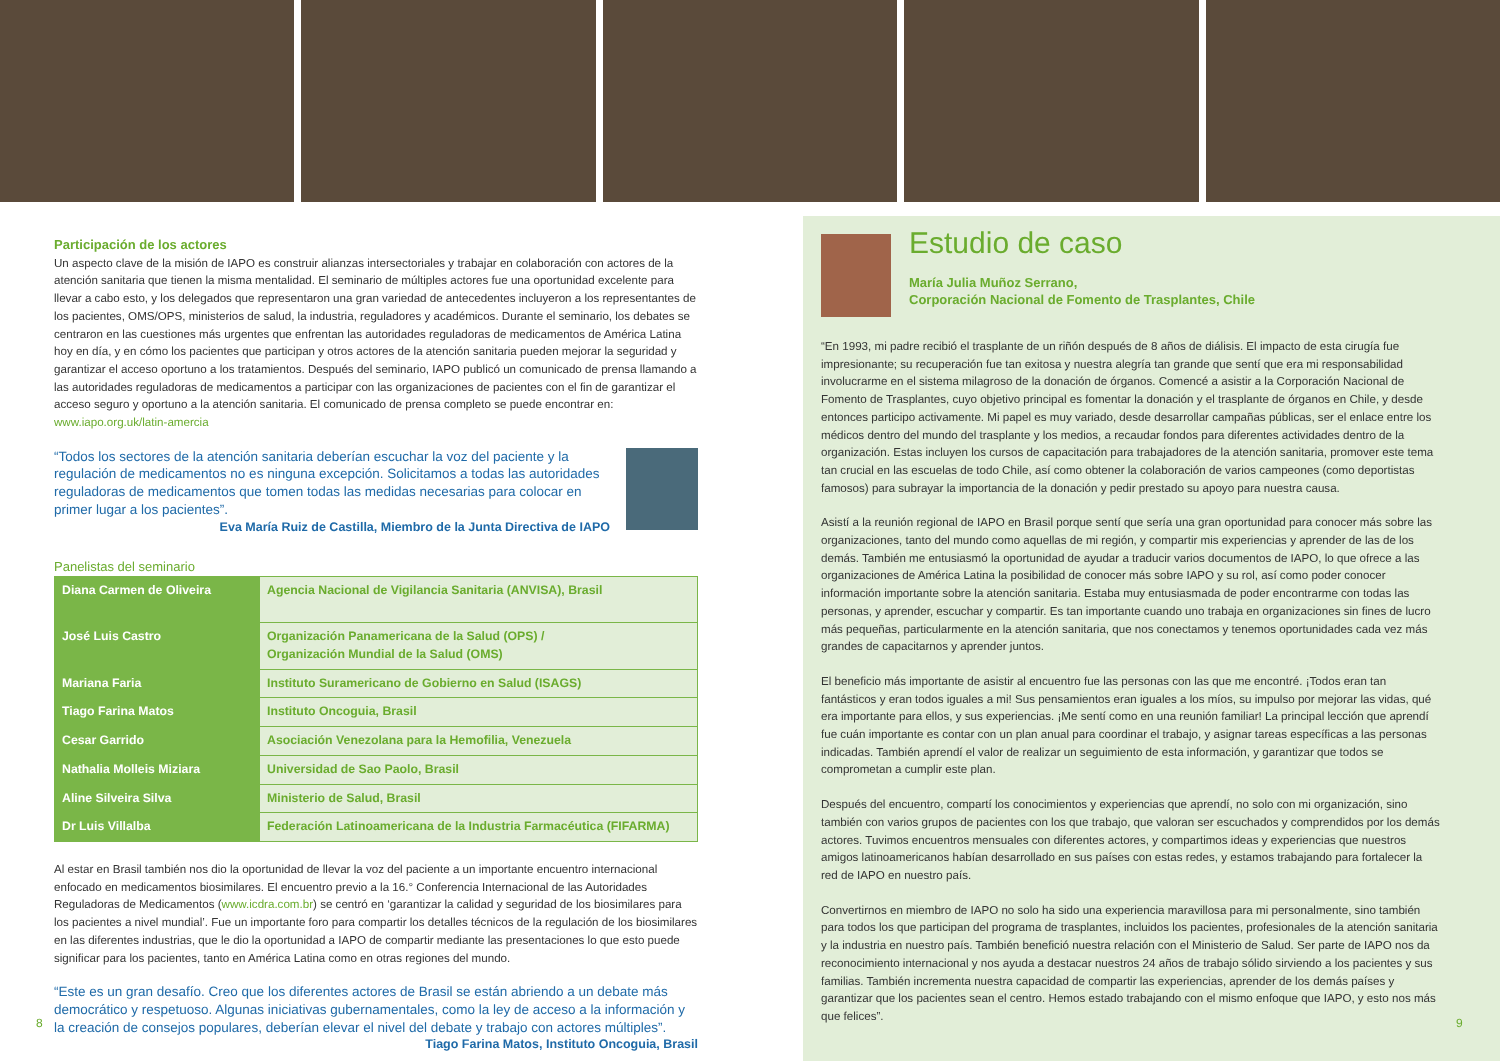Participación de los actores
Un aspecto clave de la misión de IAPO es construir alianzas intersectoriales y trabajar en colaboración con actores de la atención sanitaria que tienen la misma mentalidad. El seminario de múltiples actores fue una oportunidad excelente para llevar a cabo esto, y los delegados que representaron una gran variedad de antecedentes incluyeron a los representantes de los pacientes, OMS/OPS, ministerios de salud, la industria, reguladores y académicos. Durante el seminario, los debates se centraron en las cuestiones más urgentes que enfrentan las autoridades reguladoras de medicamentos de América Latina hoy en día, y en cómo los pacientes que participan y otros actores de la atención sanitaria pueden mejorar la seguridad y garantizar el acceso oportuno a los tratamientos. Después del seminario, IAPO publicó un comunicado de prensa llamando a las autoridades reguladoras de medicamentos a participar con las organizaciones de pacientes con el fin de garantizar el acceso seguro y oportuno a la atención sanitaria. El comunicado de prensa completo se puede encontrar en: www.iapo.org.uk/latin-amercia
“Todos los sectores de la atención sanitaria deberían escuchar la voz del paciente y la regulación de medicamentos no es ninguna excepción. Solicitamos a todas las autoridades reguladoras de medicamentos que tomen todas las medidas necesarias para colocar en primer lugar a los pacientes”.
Eva María Ruiz de Castilla, Miembro de la Junta Directiva de IAPO
Panelistas del seminario
| Diana Carmen de Oliveira | Agencia Nacional de Vigilancia Sanitaria (ANVISA), Brasil |
| José Luis Castro | Organización Panamericana de la Salud (OPS) / Organización Mundial de la Salud (OMS) |
| Mariana Faria | Instituto Suramericano de Gobierno en Salud (ISAGS) |
| Tiago Farina Matos | Instituto Oncoguia, Brasil |
| Cesar Garrido | Asociación Venezolana para la Hemofilia, Venezuela |
| Nathalia Molleis Miziara | Universidad de Sao Paolo, Brasil |
| Aline Silveira Silva | Ministerio de Salud, Brasil |
| Dr Luis Villalba | Federación Latinoamericana de la Industria Farmacéutica (FIFARMA) |
Al estar en Brasil también nos dio la oportunidad de llevar la voz del paciente a un importante encuentro internacional enfocado en medicamentos biosimilares. El encuentro previo a la 16.° Conferencia Internacional de las Autoridades Reguladoras de Medicamentos (www.icdra.com.br) se centró en ‘garantizar la calidad y seguridad de los biosimilares para los pacientes a nivel mundial’. Fue un importante foro para compartir los detalles técnicos de la regulación de los biosimilares en las diferentes industrias, que le dio la oportunidad a IAPO de compartir mediante las presentaciones lo que esto puede significar para los pacientes, tanto en América Latina como en otras regiones del mundo.
“Este es un gran desafío. Creo que los diferentes actores de Brasil se están abriendo a un debate más democrático y respetuoso. Algunas iniciativas gubernamentales, como la ley de acceso a la información y la creación de consejos populares, deberían elevar el nivel del debate y trabajo con actores múltiples”.
Tiago Farina Matos, Instituto Oncoguia, Brasil
8
Estudio de caso
María Julia Muñoz Serrano,
Corporación Nacional de Fomento de Trasplantes, Chile
“En 1993, mi padre recibió el trasplante de un riñón después de 8 años de diálisis. El impacto de esta cirugía fue impresionante; su recuperación fue tan exitosa y nuestra alegría tan grande que sentí que era mi responsabilidad involucrarme en el sistema milagroso de la donación de órganos. Comencé a asistir a la Corporación Nacional de Fomento de Trasplantes, cuyo objetivo principal es fomentar la donación y el trasplante de órganos en Chile, y desde entonces participo activamente. Mi papel es muy variado, desde desarrollar campañas públicas, ser el enlace entre los médicos dentro del mundo del trasplante y los medios, a recaudar fondos para diferentes actividades dentro de la organización. Estas incluyen los cursos de capacitación para trabajadores de la atención sanitaria, promover este tema tan crucial en las escuelas de todo Chile, así como obtener la colaboración de varios campeones (como deportistas famosos) para subrayar la importancia de la donación y pedir prestado su apoyo para nuestra causa.
Asistí a la reunión regional de IAPO en Brasil porque sentí que sería una gran oportunidad para conocer más sobre las organizaciones, tanto del mundo como aquellas de mi región, y compartir mis experiencias y aprender de las de los demás. También me entusiasmó la oportunidad de ayudar a traducir varios documentos de IAPO, lo que ofrece a las organizaciones de América Latina la posibilidad de conocer más sobre IAPO y su rol, así como poder conocer información importante sobre la atención sanitaria. Estaba muy entusiasmada de poder encontrarme con todas las personas, y aprender, escuchar y compartir. Es tan importante cuando uno trabaja en organizaciones sin fines de lucro más pequeñas, particularmente en la atención sanitaria, que nos conectamos y tenemos oportunidades cada vez más grandes de capacitarnos y aprender juntos.
El beneficio más importante de asistir al encuentro fue las personas con las que me encontré. ¡Todos eran tan fantásticos y eran todos iguales a mi! Sus pensamientos eran iguales a los míos, su impulso por mejorar las vidas, qué era importante para ellos, y sus experiencias. ¡Me sentí como en una reunión familiar! La principal lección que aprendí fue cuán importante es contar con un plan anual para coordinar el trabajo, y asignar tareas específicas a las personas indicadas. También aprendí el valor de realizar un seguimiento de esta información, y garantizar que todos se comprometan a cumplir este plan.
Después del encuentro, compartí los conocimientos y experiencias que aprendí, no solo con mi organización, sino también con varios grupos de pacientes con los que trabajo, que valoran ser escuchados y comprendidos por los demás actores. Tuvimos encuentros mensuales con diferentes actores, y compartimos ideas y experiencias que nuestros amigos latinoamericanos habían desarrollado en sus países con estas redes, y estamos trabajando para fortalecer la red de IAPO en nuestro país.
Convertirnos en miembro de IAPO no solo ha sido una experiencia maravillosa para mi personalmente, sino también para todos los que participan del programa de trasplantes, incluidos los pacientes, profesionales de la atención sanitaria y la industria en nuestro país. También benefició nuestra relación con el Ministerio de Salud. Ser parte de IAPO nos da reconocimiento internacional y nos ayuda a destacar nuestros 24 años de trabajo sólido sirviendo a los pacientes y sus familias. También incrementa nuestra capacidad de compartir las experiencias, aprender de los demás países y garantizar que los pacientes sean el centro. Hemos estado trabajando con el mismo enfoque que IAPO, y esto nos más que felices”.
9